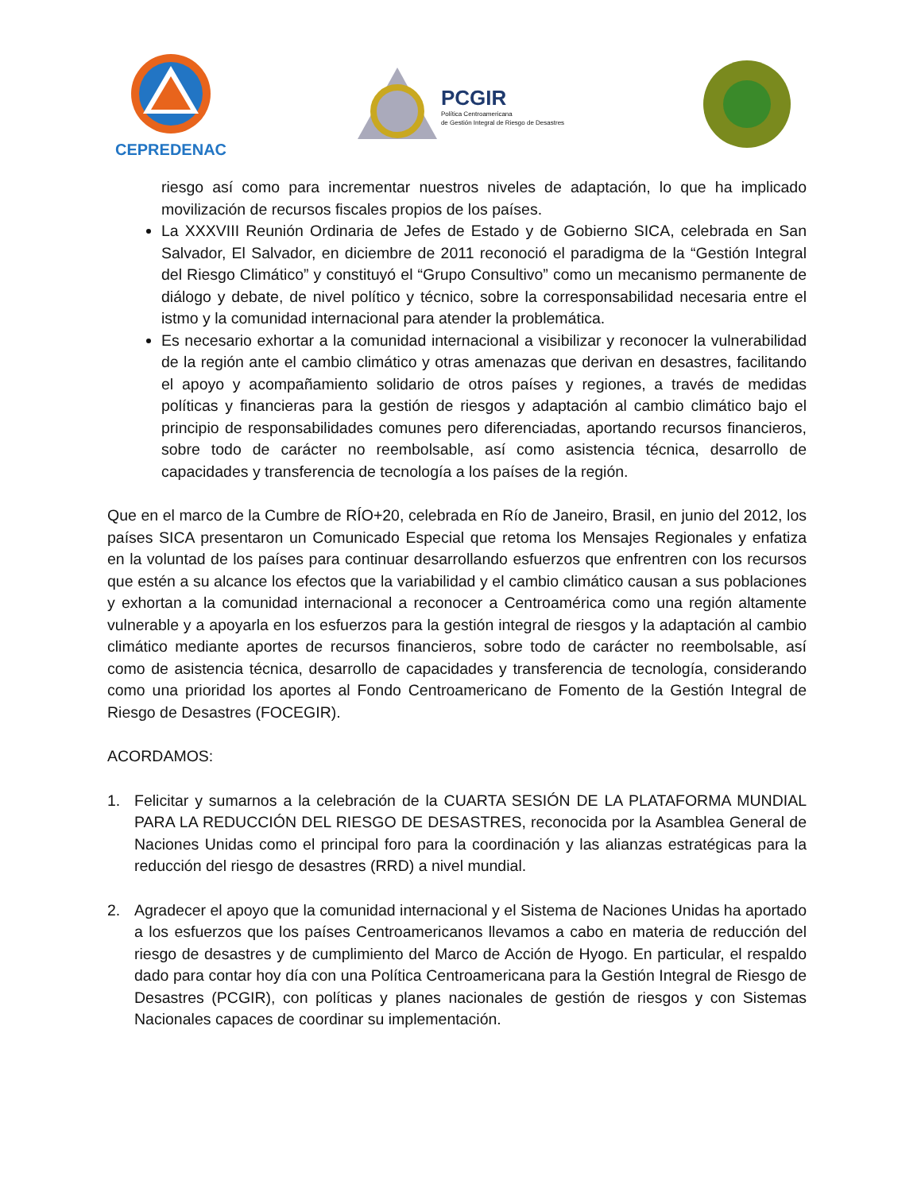CEPREDENAC
PCGIR
Política Centroamericana
de Gestión Integral de Riesgo de Desastres
riesgo así como para incrementar nuestros niveles de adaptación, lo que ha implicado movilización de recursos fiscales propios de los países.
La XXXVIII Reunión Ordinaria de Jefes de Estado y de Gobierno SICA, celebrada en San Salvador, El Salvador, en diciembre de 2011 reconoció el paradigma de la “Gestión Integral del Riesgo Climático” y constituyó el “Grupo Consultivo” como un mecanismo permanente de diálogo y debate, de nivel político y técnico, sobre la corresponsabilidad necesaria entre el istmo y la comunidad internacional para atender la problemática.
Es necesario exhortar a la comunidad internacional a visibilizar y reconocer la vulnerabilidad de la región ante el cambio climático y otras amenazas que derivan en desastres, facilitando el apoyo y acompañamiento solidario de otros países y regiones, a través de medidas políticas y financieras para la gestión de riesgos y adaptación al cambio climático bajo el principio de responsabilidades comunes pero diferenciadas, aportando recursos financieros, sobre todo de carácter no reembolsable, así como asistencia técnica, desarrollo de capacidades y transferencia de tecnología a los países de la región.
Que en el marco de la Cumbre de RÍO+20, celebrada en Río de Janeiro, Brasil, en junio del 2012, los países SICA presentaron un Comunicado Especial que retoma los Mensajes Regionales y enfatiza en la voluntad de los países para continuar desarrollando esfuerzos que enfrentren con los recursos que estén a su alcance los efectos que la variabilidad y el cambio climático causan a sus poblaciones y exhortan a la comunidad internacional a reconocer a Centroamérica como una región altamente vulnerable y a apoyarla en los esfuerzos para la gestión integral de riesgos y la adaptación al cambio climático mediante aportes de recursos financieros, sobre todo de carácter no reembolsable, así como de asistencia técnica, desarrollo de capacidades y transferencia de tecnología, considerando como una prioridad los aportes al Fondo Centroamericano de Fomento de la Gestión Integral de Riesgo de Desastres (FOCEGIR).
ACORDAMOS:
1. Felicitar y sumarnos a la celebración de la CUARTA SESIÓN DE LA PLATAFORMA MUNDIAL PARA LA REDUCCIÓN DEL RIESGO DE DESASTRES, reconocida por la Asamblea General de Naciones Unidas como el principal foro para la coordinación y las alianzas estratégicas para la reducción del riesgo de desastres (RRD) a nivel mundial.
2. Agradecer el apoyo que la comunidad internacional y el Sistema de Naciones Unidas ha aportado a los esfuerzos que los países Centroamericanos llevamos a cabo en materia de reducción del riesgo de desastres y de cumplimiento del Marco de Acción de Hyogo. En particular, el respaldo dado para contar hoy día con una Política Centroamericana para la Gestión Integral de Riesgo de Desastres (PCGIR), con políticas y planes nacionales de gestión de riesgos y con Sistemas Nacionales capaces de coordinar su implementación.